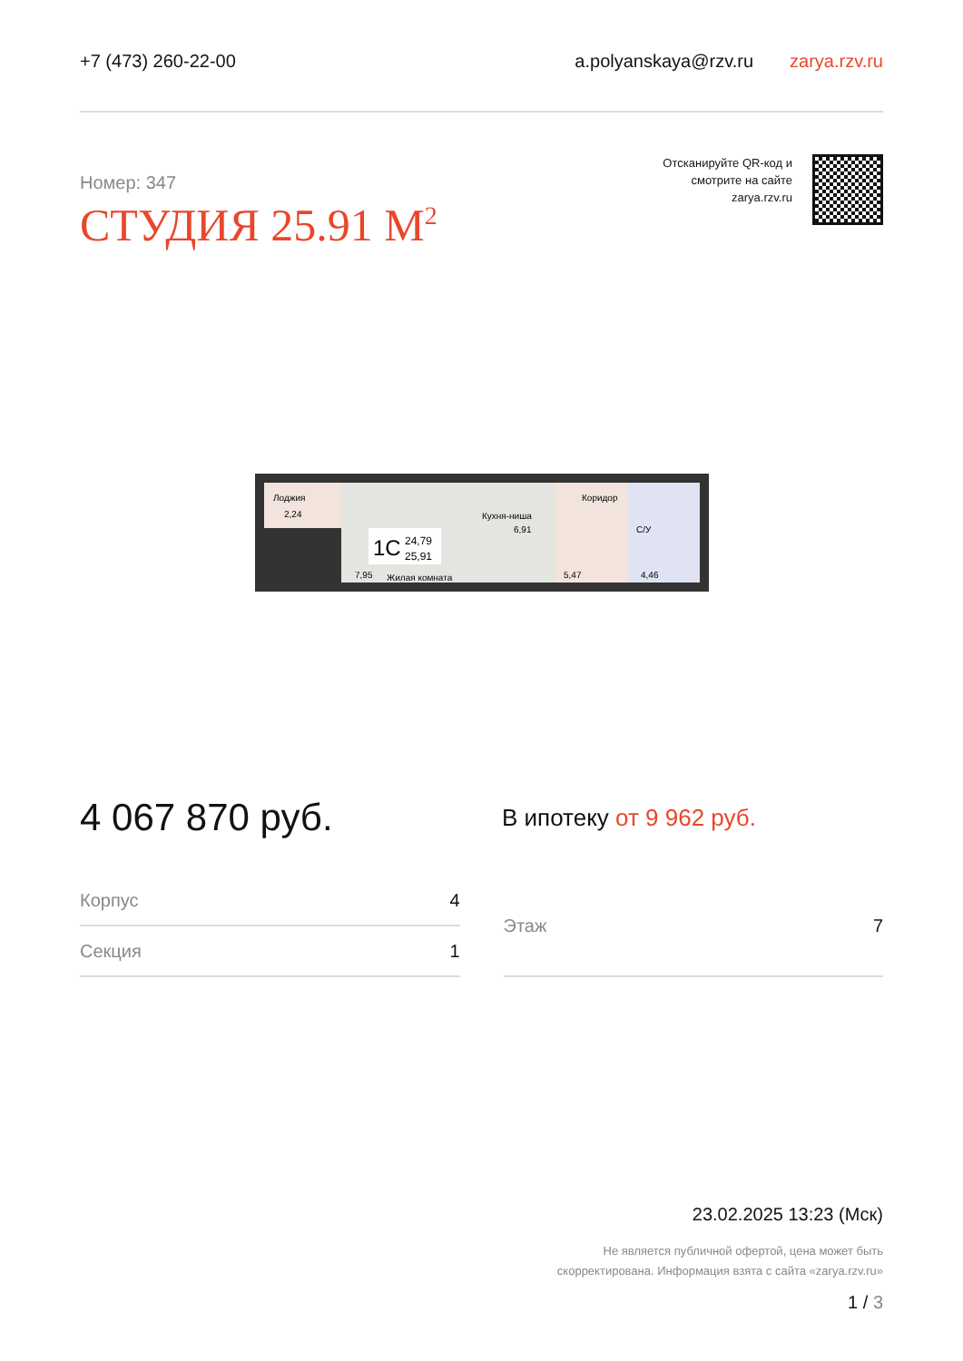+7 (473) 260-22-00
a.polyanskaya@rzv.ru zarya.rzv.ru
Номер: 347
СТУДИЯ 25.91 М<sup>2</sup>
Отсканируйте QR-код и
смотрите на сайте
zarya.rzv.ru
Лоджия
2,24
Кухня-ниша
6,91
Коридор
С/У
1С
24,79
25,91
7,95
Жилая комната
5,47
4,46
4 067 870 руб.
В ипотеку от 9 962 руб.
| Корпус | 4 |
| Секция | 1 |
| Этаж | 7 |
23.02.2025 13:23 (Мск)
Не является публичной офертой, цена может быть
скорректирована. Информация взята с сайта «zarya.rzv.ru»
1 / 3